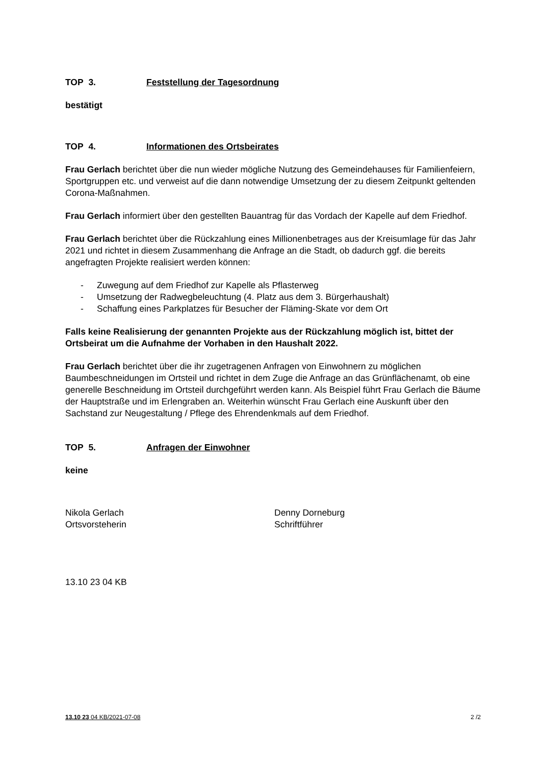TOP 3. Feststellung der Tagesordnung
bestätigt
TOP 4. Informationen des Ortsbeirates
Frau Gerlach berichtet über die nun wieder mögliche Nutzung des Gemeindehauses für Familienfeiern, Sportgruppen etc. und verweist auf die dann notwendige Umsetzung der zu diesem Zeitpunkt geltenden Corona-Maßnahmen.
Frau Gerlach informiert über den gestellten Bauantrag für das Vordach der Kapelle auf dem Friedhof.
Frau Gerlach berichtet über die Rückzahlung eines Millionenbetrages aus der Kreisumlage für das Jahr 2021 und richtet in diesem Zusammenhang die Anfrage an die Stadt, ob dadurch ggf. die bereits angefragten Projekte realisiert werden können:
- Zuwegung auf dem Friedhof zur Kapelle als Pflasterweg
- Umsetzung der Radwegbeleuchtung (4. Platz aus dem 3. Bürgerhaushalt)
- Schaffung eines Parkplatzes für Besucher der Fläming-Skate vor dem Ort
Falls keine Realisierung der genannten Projekte aus der Rückzahlung möglich ist, bittet der Ortsbeirat um die Aufnahme der Vorhaben in den Haushalt 2022.
Frau Gerlach berichtet über die ihr zugetragenen Anfragen von Einwohnern zu möglichen Baumbeschneidungen im Ortsteil und richtet in dem Zuge die Anfrage an das Grünflächenamt, ob eine generelle Beschneidung im Ortsteil durchgeführt werden kann. Als Beispiel führt Frau Gerlach die Bäume der Hauptstraße und im Erlengraben an. Weiterhin wünscht Frau Gerlach eine Auskunft über den Sachstand zur Neugestaltung / Pflege des Ehrendenkmals auf dem Friedhof.
TOP 5. Anfragen der Einwohner
keine
Nikola Gerlach
Ortsvorsteherin
Denny Dorneburg
Schriftführer
13.10 23 04 KB
13.10 23 04 KB/2021-07-08 2 /2